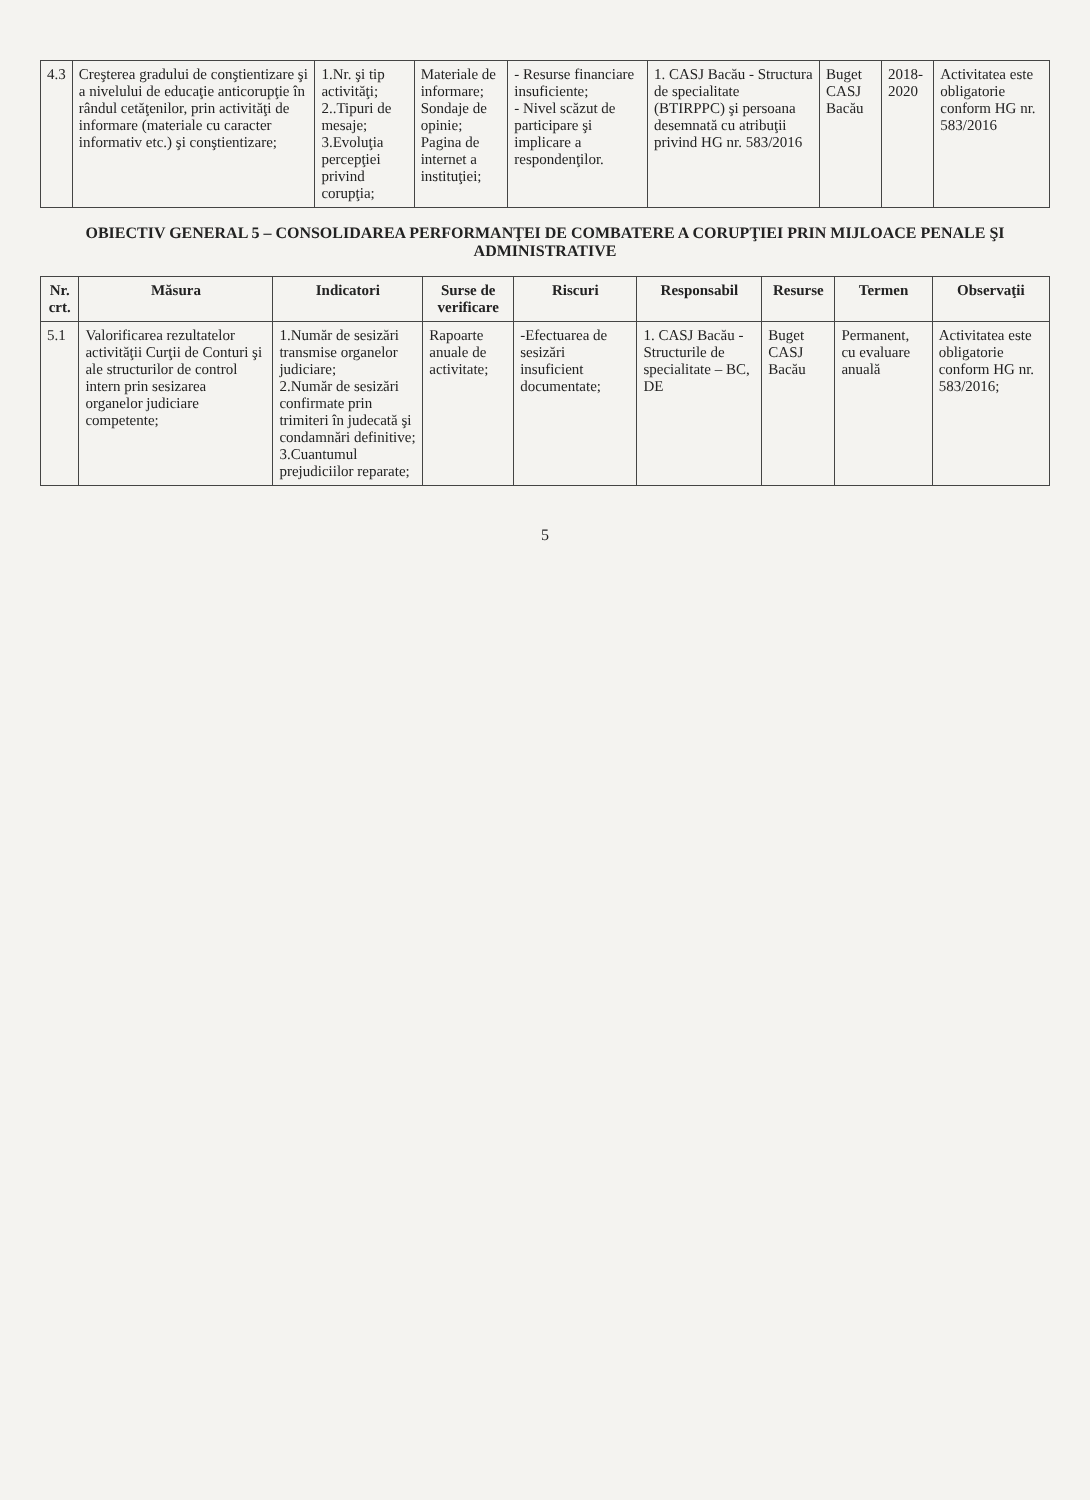| 4.3 | Creşterea gradului de conştientizare şi a nivelului de educaţie anticorupţie în rândul cetăţenilor, prin activităţi de informare (materiale cu caracter informativ etc.) şi conştientizare; | 1.Nr. şi tip activităţi; 2..Tipuri de mesaje; 3.Evoluţia percepţiei privind corupţia; | Materiale de informare; Sondaje de opinie; Pagina de internet a instituţiei; | - Resurse financiare insuficiente; - Nivel scăzut de participare şi implicare a respondenţilor. | 1. CASJ Bacău - Structura de specialitate (BTIRPPC) şi persoana desemnată cu atribuţii privind HG nr. 583/2016 | Buget CASJ Bacău | 2018-2020 | Activitatea este obligatorie conform HG nr. 583/2016 |
OBIECTIV GENERAL 5 – CONSOLIDAREA PERFORMANŢEI DE COMBATERE A CORUPŢIEI PRIN MIJLOACE PENALE ŞI ADMINISTRATIVE
| Nr. crt. | Măsura | Indicatori | Surse de verificare | Riscuri | Responsabil | Resurse | Termen | Observaţii |
| --- | --- | --- | --- | --- | --- | --- | --- | --- |
| 5.1 | Valorificarea rezultatelor activităţii Curţii de Conturi şi ale structurilor de control intern prin sesizarea organelor judiciare competente; | 1.Număr de sesizări transmise organelor judiciare; 2.Număr de sesizări confirmate prin trimiteri în judecată şi condamnări definitive; 3.Cuantumul prejudiciilor reparate; | Rapoarte anuale de activitate; | -Efectuarea de sesizări insuficient documentate; | 1. CASJ Bacău - Structurile de specialitate – BC, DE | Buget CASJ Bacău | Permanent, cu evaluare anuală | Activitatea este obligatorie conform HG nr. 583/2016; |
5